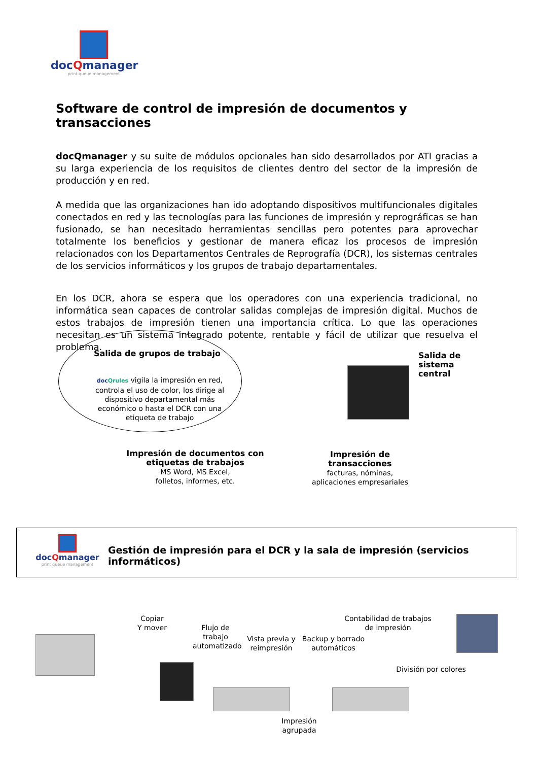docQmanager
print queue management
Software de control de impresión de documentos y transacciones
docQmanager y su suite de módulos opcionales han sido desarrollados por ATI gracias a su larga experiencia de los requisitos de clientes dentro del sector de la impresión de producción y en red.
A medida que las organizaciones han ido adoptando dispositivos multifuncionales digitales conectados en red y las tecnologías para las funciones de impresión y reprográficas se han fusionado, se han necesitado herramientas sencillas pero potentes para aprovechar totalmente los beneficios y gestionar de manera eficaz los procesos de impresión relacionados con los Departamentos Centrales de Reprografía (DCR), los sistemas centrales de los servicios informáticos y los grupos de trabajo departamentales.
En los DCR, ahora se espera que los operadores con una experiencia tradicional, no informática sean capaces de controlar salidas complejas de impresión digital. Muchos de estos trabajos de impresión tienen una importancia crítica. Lo que las operaciones necesitan es un sistema integrado potente, rentable y fácil de utilizar que resuelva el problema.
Salida de grupos de trabajo
docQrules vigila la impresión en red, controla el uso de color, los dirige al dispositivo departamental más económico o hasta el DCR con una etiqueta de trabajo
Salida de sistema central
Impresión de documentos con etiquetas de trabajos
MS Word, MS Excel,
folletos, informes, etc.
Impresión de transacciones
facturas, nóminas,
aplicaciones empresariales
docQmanager
print queue management
Gestión de impresión para el DCR y la sala de impresión (servicios informáticos)
Copiar
Y mover
Flujo de trabajo automatizado
Vista previa y reimpresión
Backup y borrado automáticos
Contabilidad de trabajos de impresión
División por colores
Impresión agrupada